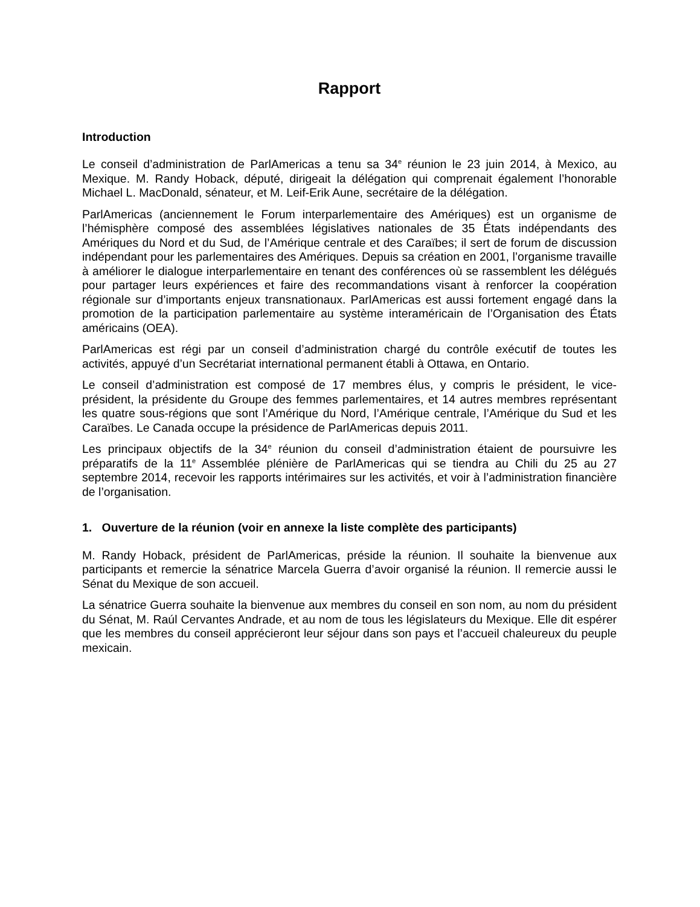Rapport
Introduction
Le conseil d’administration de ParlAmericas a tenu sa 34<sup>e</sup> réunion le 23 juin 2014, à Mexico, au Mexique. M. Randy Hoback, député, dirigeait la délégation qui comprenait également l’honorable Michael L. MacDonald, sénateur, et M. Leif-Erik Aune, secrétaire de la délégation.
ParlAmericas (anciennement le Forum interparlementaire des Amériques) est un organisme de l’hémisphère composé des assemblées législatives nationales de 35 États indépendants des Amériques du Nord et du Sud, de l’Amérique centrale et des Caraïbes; il sert de forum de discussion indépendant pour les parlementaires des Amériques. Depuis sa création en 2001, l’organisme travaille à améliorer le dialogue interparlementaire en tenant des conférences où se rassemblent les délégués pour partager leurs expériences et faire des recommandations visant à renforcer la coopération régionale sur d’importants enjeux transnationaux. ParlAmericas est aussi fortement engagé dans la promotion de la participation parlementaire au système interaméricain de l’Organisation des États américains (OEA).
ParlAmericas est régi par un conseil d’administration chargé du contrôle exécutif de toutes les activités, appuyé d’un Secrétariat international permanent établi à Ottawa, en Ontario.
Le conseil d’administration est composé de 17 membres élus, y compris le président, le vice-président, la présidente du Groupe des femmes parlementaires, et 14 autres membres représentant les quatre sous-régions que sont l’Amérique du Nord, l’Amérique centrale, l’Amérique du Sud et les Caraïbes. Le Canada occupe la présidence de ParlAmericas depuis 2011.
Les principaux objectifs de la 34<sup>e</sup> réunion du conseil d’administration étaient de poursuivre les préparatifs de la 11<sup>e</sup> Assemblée plénière de ParlAmericas qui se tiendra au Chili du 25 au 27 septembre 2014, recevoir les rapports intérimaires sur les activités, et voir à l’administration financière de l’organisation.
1. Ouverture de la réunion (voir en annexe la liste complète des participants)
M. Randy Hoback, président de ParlAmericas, préside la réunion. Il souhaite la bienvenue aux participants et remercie la sénatrice Marcela Guerra d’avoir organisé la réunion. Il remercie aussi le Sénat du Mexique de son accueil.
La sénatrice Guerra souhaite la bienvenue aux membres du conseil en son nom, au nom du président du Sénat, M. Raúl Cervantes Andrade, et au nom de tous les législateurs du Mexique. Elle dit espérer que les membres du conseil apprécieront leur séjour dans son pays et l’accueil chaleureux du peuple mexicain.